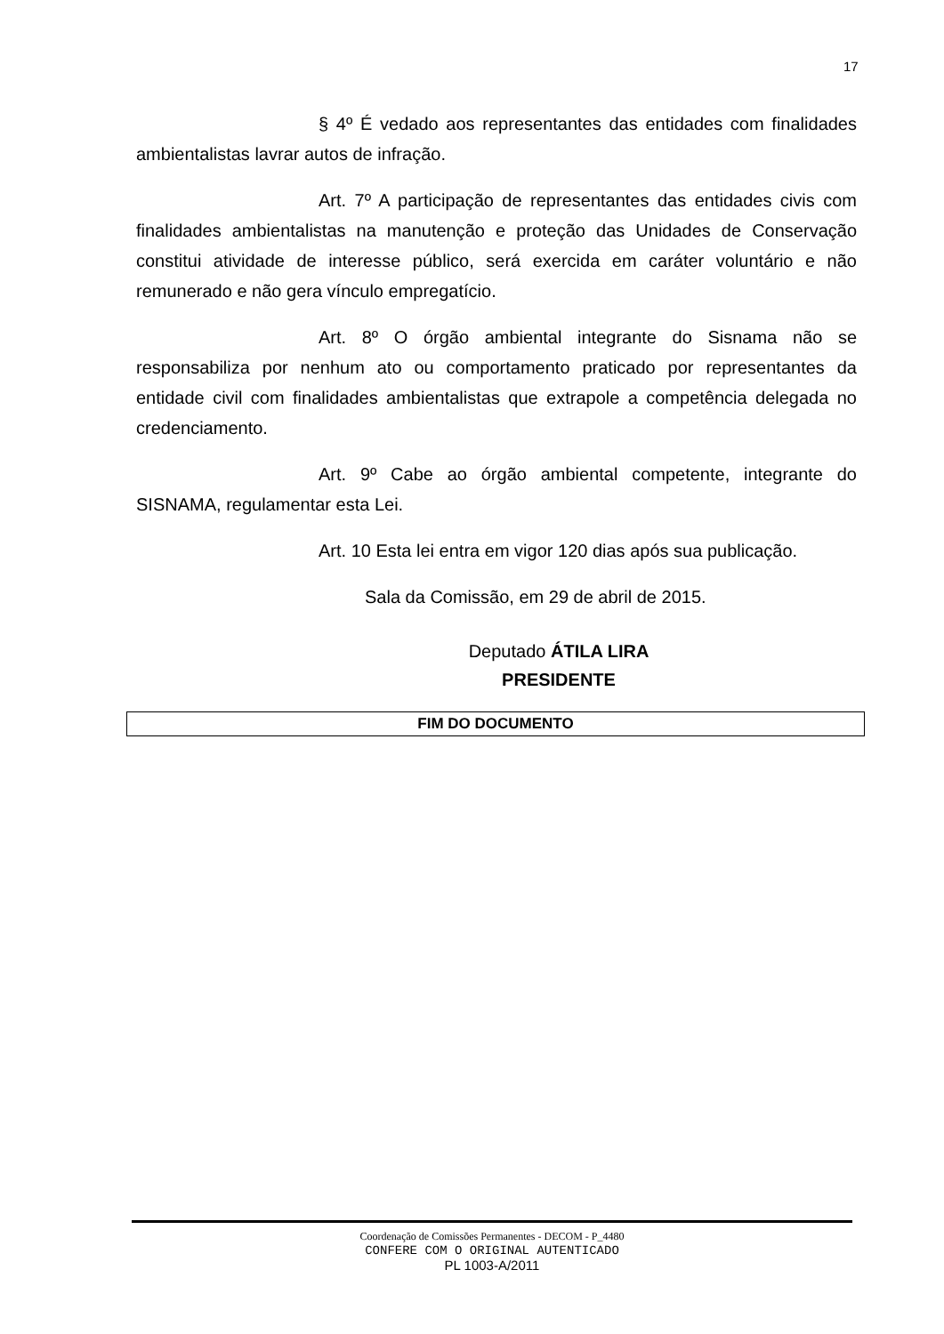17
§ 4º É vedado aos representantes das entidades com finalidades ambientalistas lavrar autos de infração.
Art. 7º A participação de representantes das entidades civis com finalidades ambientalistas na manutenção e proteção das Unidades de Conservação constitui atividade de interesse público, será exercida em caráter voluntário e não remunerado e não gera vínculo empregatício.
Art. 8º O órgão ambiental integrante do Sisnama não se responsabiliza por nenhum ato ou comportamento praticado por representantes da entidade civil com finalidades ambientalistas que extrapole a competência delegada no credenciamento.
Art. 9º Cabe ao órgão ambiental competente, integrante do SISNAMA, regulamentar esta Lei.
Art. 10 Esta lei entra em vigor 120 dias após sua publicação.
Sala da Comissão, em 29 de abril de 2015.
Deputado ÁTILA LIRA
PRESIDENTE
FIM DO DOCUMENTO
Coordenação de Comissões Permanentes - DECOM - P_4480
CONFERE COM O ORIGINAL AUTENTICADO
PL 1003-A/2011